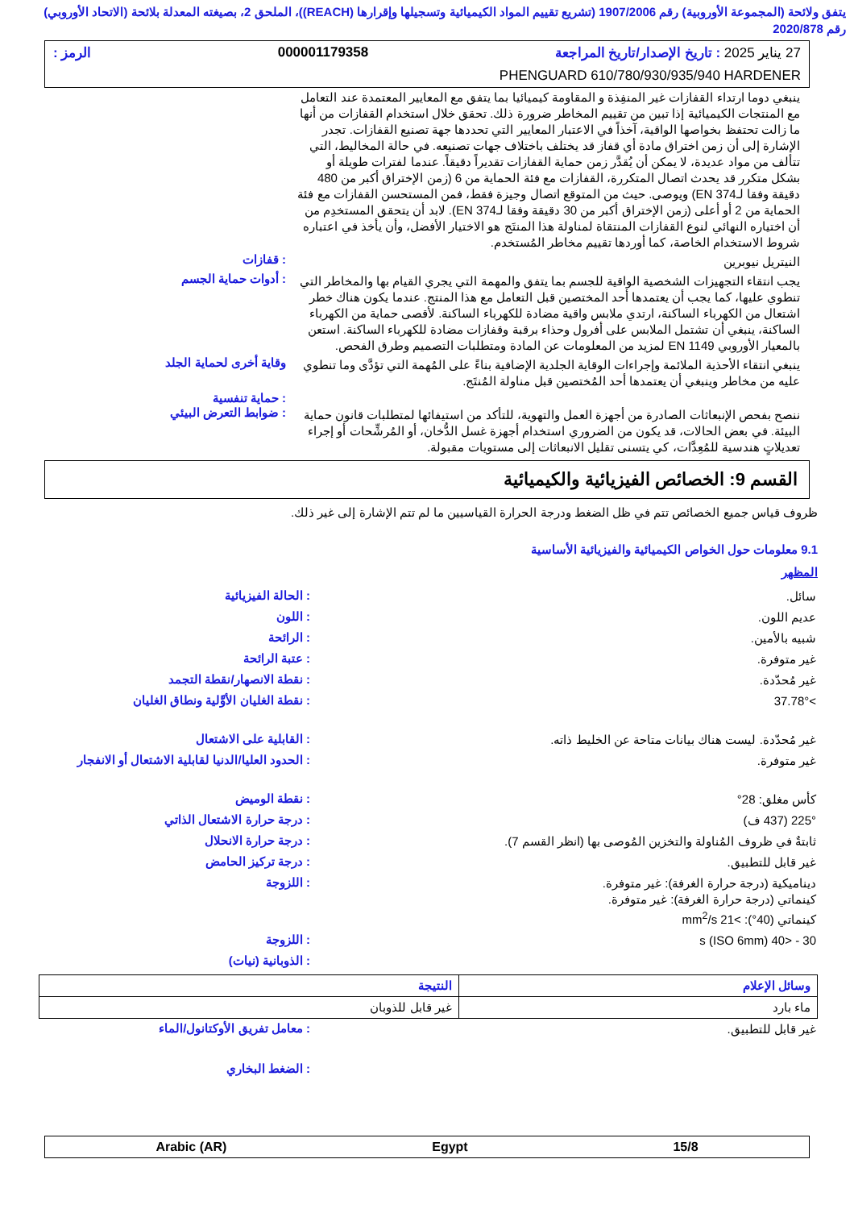يتفق ولائحة (المجموعة الأوروبية) رقم 1907/2006 (تشريع تقييم المواد الكيميائية وتسجيلها وإقرارها (REACH))، الملحق 2، بصيغته المعدلة بلائحة (الاتحاد الأوروبي) رقم 2020/878
27 يناير 2025 : تاريخ الإصدار/تاريخ المراجعة 000001179358 الرمز :
PHENGUARD 610/780/930/935/940 HARDENER
ينبغي دوما ارتداء القفازات غير المنفِذة و المقاومة كيميائيا بما يتفق مع المعايير المعتمدة عند التعامل مع المنتجات الكيميائية إذا تبين من تقييم المخاطر ضرورة ذلك. تحقق خلال استخدام القفازات من أنها ما زالت تحتفظ بخواصها الواقية، آخذاً في الاعتبار المعايير التي تحددها جهة تصنيع القفازات. تجدر الإشارة إلى أن زمن اختراق مادة أي قفاز قد يختلف باختلاف جهات تصنيعه. في حالة المخاليط، التي تتألف من مواد عديدة، لا يمكن أن يُقدَّر زمن حماية القفازات تقديراً دقيقاً. عندما لفترات طويلة أو بشكل متكرر قد يحدث اتصال المتكررة، القفازات مع فئة الحماية من 6 (زمن الإختراق أكبر من 480 دقيقة وفقا لـEN 374) ويوصى. حيث من المتوقع اتصال وجيزة فقط، فمن المستحسن القفازات مع فئة الحماية من 2 أو أعلى (زمن الإختراق أكبر من 30 دقيقة وفقا لـEN 374). لابد أن يتحقق المستخدِم من أن اختياره النهائي لنوع القفازات المنتقاة لمناولة هذا المنتَج هو الاختيار الأفضل، وأن يأخذ في اعتباره شروط الاستخدام الخاصة، كما أوردها تقييم مخاطر المُستخدم.
النيتريل نيوبرين
: قفازات
يجب انتقاء التجهيزات الشخصية الواقية للجسم بما يتفق والمهمة التي يجري القيام بها والمخاطر التي تنطوي عليها، كما يجب أن يعتمدها أحد المختصين قبل التعامل مع هذا المنتج. عندما يكون هناك خطر اشتعال من الكهرباء الساكنة، ارتدي ملابس واقية مضادة للكهرباء الساكنة. لأقصى حماية من الكهرباء الساكنة، ينبغي أن تشتمل الملابس على أفرول وحذاء برقبة وقفازات مضادة للكهرباء الساكنة. استعن بالمعيار الأوروبي EN 1149 لمزيد من المعلومات عن المادة ومتطلبات التصميم وطرق الفحص.
: أدوات حماية الجسم
ينبغي انتقاء الأحذية الملائمة وإجراءات الوقاية الجلدية الإضافية بناءً على المُهمة التي تؤدَّى وما تنطوي عليه من مخاطر وينبغي أن يعتمدها أحد المُختصين قبل مناولة المُنتَج.
وقاية أخرى لحماية الجلد
: حماية تنفسية
ننصح بفحص الإنبعاثات الصادرة من أجهزة العمل والتهوية، للتأكد من استيفائها لمتطلبات قانون حماية البيئة. في بعض الحالات، قد يكون من الضروري استخدام أجهزة غسل الدُّخان، أو المُرشِّحات أو إجراء تعديلاتٍ هندسية للمُعِدَّات، كي يتسنى تقليل الانبعاثات إلى مستويات مقبولة.
: ضوابط التعرض البيئي
القسم 9: الخصائص الفيزيائية والكيميائية
ظروف قياس جميع الخصائص تتم في ظل الضغط ودرجة الحرارة القياسيين ما لم تتم الإشارة إلى غير ذلك.
9.1 معلومات حول الخواص الكيميائية والفيزيائية الأساسية
المظهر
سائل.
: الحالة الفيزيائية
عديم اللون.
: اللون
شبيه بالأمين.
: الرائحة
غير متوفرة.
: عتبة الرائحة
غير مُحدّدة.
: نقطة الانصهار/نقطة التجمد
>37.78°
: نقطة الغليان الأوَّلية ونطاق الغليان
غير مُحدّدة. ليست هناك بيانات متاحة عن الخليط ذاته.
: القابلية على الاشتعال
غير متوفرة.
: الحدود العليا/الدنيا لقابلية الاشتعال أو الانفجار
كأس مغلق: 28°
: نقطة الوميض
225° (437 ف)
: درجة حرارة الاشتعال الذاتي
ثابتةٌ في ظروف المُناولة والتخزين المُوصى بها (انظر القسم 7).
: درجة حرارة الانحلال
غير قابل للتطبيق.
: درجة تركيز الحامض
ديناميكية (درجة حرارة الغرفة): غير متوفرة.
كينماتي (درجة حرارة الغرفة): غير متوفرة.
كينماتي (40°): >21 mm<sup>2</sup>/s
: اللزوجة
30 - <40 s (ISO 6mm)
: اللزوجة
: الذوبانية (نيات)
| وسائل الإعلام | النتيجة |
| --- | --- |
| ماء بارد | غير قابل للذوبان |
غير قابل للتطبيق.
: معامل تفريق الأوكتانول/الماء
: الضغط البخاري
15/8 Egypt Arabic (AR)